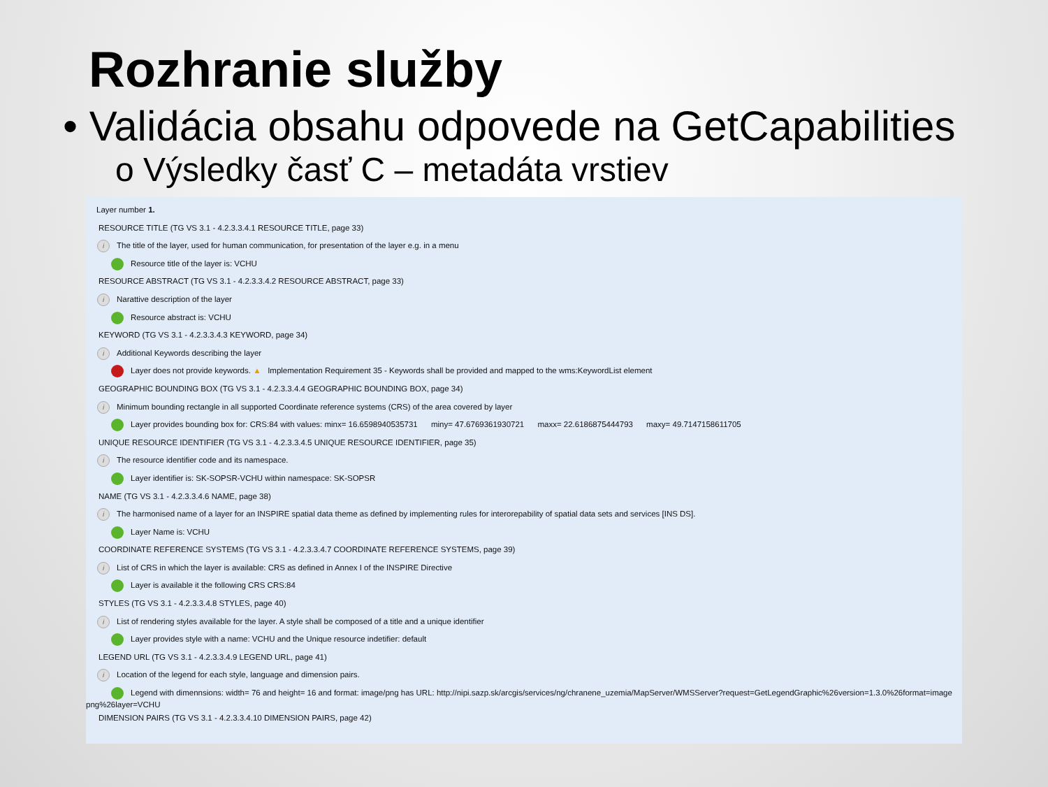Rozhranie služby
• Validácia obsahu odpovede na GetCapabilities
o Výsledky časť C – metadáta vrstiev
Layer number 1.
RESOURCE TITLE (TG VS 3.1 - 4.2.3.3.4.1 RESOURCE TITLE, page 33)
i The title of the layer, used for human communication, for presentation of the layer e.g. in a menu
Resource title of the layer is: VCHU
RESOURCE ABSTRACT (TG VS 3.1 - 4.2.3.3.4.2 RESOURCE ABSTRACT, page 33)
i Narattive description of the layer
Resource abstract is: VCHU
KEYWORD (TG VS 3.1 - 4.2.3.3.4.3 KEYWORD, page 34)
i Additional Keywords describing the layer
Layer does not provide keywords. ▲ Implementation Requirement 35 - Keywords shall be provided and mapped to the wms:KeywordList element
GEOGRAPHIC BOUNDING BOX (TG VS 3.1 - 4.2.3.3.4.4 GEOGRAPHIC BOUNDING BOX, page 34)
i Minimum bounding rectangle in all supported Coordinate reference systems (CRS) of the area covered by layer
Layer provides bounding box for: CRS:84 with values: minx= 16.6598940535731 miny= 47.6769361930721 maxx= 22.6186875444793 maxy= 49.7147158611705
UNIQUE RESOURCE IDENTIFIER (TG VS 3.1 - 4.2.3.3.4.5 UNIQUE RESOURCE IDENTIFIER, page 35)
i The resource identifier code and its namespace.
Layer identifier is: SK-SOPSR-VCHU within namespace: SK-SOPSR
NAME (TG VS 3.1 - 4.2.3.3.4.6 NAME, page 38)
i The harmonised name of a layer for an INSPIRE spatial data theme as defined by implementing rules for interorepability of spatial data sets and services [INS DS].
Layer Name is: VCHU
COORDINATE REFERENCE SYSTEMS (TG VS 3.1 - 4.2.3.3.4.7 COORDINATE REFERENCE SYSTEMS, page 39)
i List of CRS in which the layer is available: CRS as defined in Annex I of the INSPIRE Directive
Layer is available it the following CRS CRS:84
STYLES (TG VS 3.1 - 4.2.3.3.4.8 STYLES, page 40)
i List of rendering styles available for the layer. A style shall be composed of a title and a unique identifier
Layer provides style with a name: VCHU and the Unique resource indetifier: default
LEGEND URL (TG VS 3.1 - 4.2.3.3.4.9 LEGEND URL, page 41)
i Location of the legend for each style, language and dimension pairs.
Legend with dimennsions: width= 76 and height= 16 and format: image/png has URL: http://nipi.sazp.sk/arcgis/services/ng/chranene_uzemia/MapServer/WMSServer?request=GetLegendGraphic%26version=1.3.0%26format=image
png%26layer=VCHU
DIMENSION PAIRS (TG VS 3.1 - 4.2.3.3.4.10 DIMENSION PAIRS, page 42)